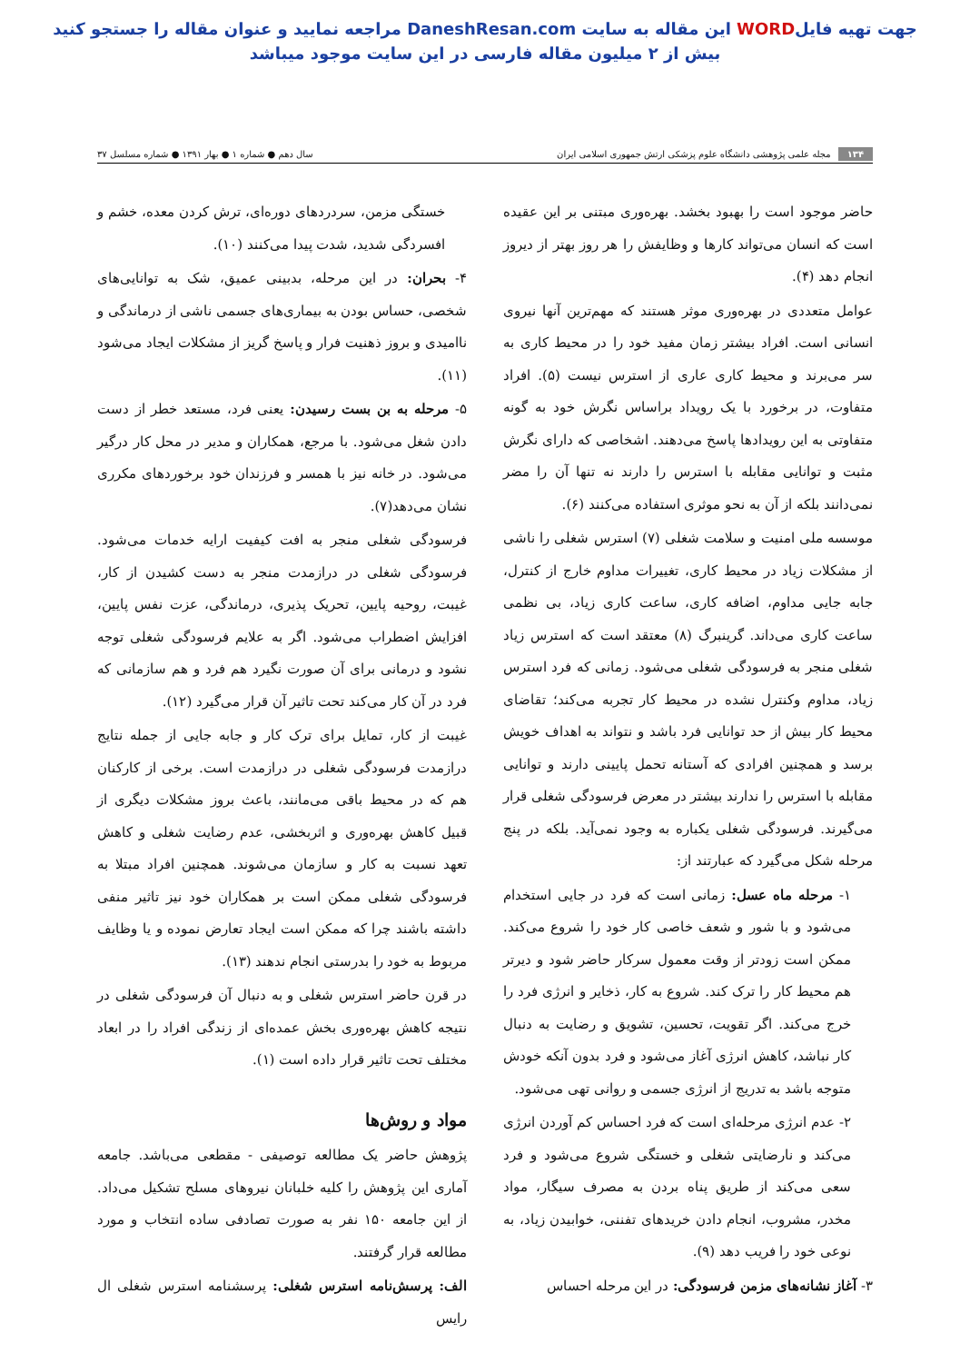جهت تهیه فایلWORD این مقاله به سایت DaneshResan.com مراجعه نمایید و عنوان مقاله را جستجو کنید
بیش از ۲ میلیون مقاله فارسی در این سایت موجود میباشد
۱۳۴ مجله علمی پژوهشی دانشگاه علوم پزشکی ارتش جمهوری اسلامی ایران
سال دهم ● شماره ۱ ● بهار ۱۳۹۱ ● شماره مسلسل ۳۷
حاضر موجود است را بهبود بخشد. بهره‌وری مبتنی بر این عقیده است که انسان می‌تواند کارها و وظایفش را هر روز بهتر از دیروز انجام دهد (۴).
عوامل متعددی در بهره‌وری موثر هستند که مهم‌ترین آنها نیروی انسانی است. افراد بیشتر زمان مفید خود را در محیط کاری به سر می‌برند و محیط کاری عاری از استرس نیست (۵). افراد متفاوت، در برخورد با یک رویداد براساس نگرش خود به گونه متفاوتی به این رویدادها پاسخ می‌دهند. اشخاصی که دارای نگرش مثبت و توانایی مقابله با استرس را دارند نه تنها آن را مضر نمی‌دانند بلکه از آن به نحو موثری استفاده می‌کنند (۶).
موسسه ملی امنیت و سلامت شغلی (۷) استرس شغلی را ناشی از مشکلات زیاد در محیط کاری، تغییرات مداوم خارج از کنترل، جابه جایی مداوم، اضافه کاری، ساعت کاری زیاد، بی نظمی ساعت کاری می‌داند. گرینبرگ (۸) معتقد است که استرس زیاد شغلی منجر به فرسودگی شغلی می‌شود. زمانی که فرد استرس زیاد، مداوم وکنترل نشده در محیط کار تجربه می‌کند؛ تقاضای محیط کار بیش از حد توانایی فرد باشد و نتواند به اهداف خویش برسد و همچنین افرادی که آستانه تحمل پایینی دارند و توانایی مقابله با استرس را ندارند بیشتر در معرض فرسودگی شغلی قرار می‌گیرند. فرسودگی شغلی یکباره به وجود نمی‌آید. بلکه در پنج مرحله شکل می‌گیرد که عبارتند از:
۱- مرحله ماه عسل: زمانی است که فرد در جایی استخدام می‌شود و با شور و شعف خاصی کار خود را شروع می‌کند. ممکن است زودتر از وقت معمول سرکار حاضر شود و دیرتر هم محیط کار را ترک کند. شروع به کار، ذخایر و انرژی فرد را خرج می‌کند. اگر تقویت، تحسین، تشویق و رضایت به دنبال کار نباشد، کاهش انرژی آغاز می‌شود و فرد بدون آنکه خودش متوجه باشد به تدریج از انرژی جسمی و روانی تهی می‌شود.
۲- عدم انرژی مرحله‌ای است که فرد احساس کم آوردن انرژی می‌کند و نارضایتی شغلی و خستگی شروع می‌شود و فرد سعی می‌کند از طریق پناه بردن به مصرف سیگار، مواد مخدر، مشروب، انجام دادن خریدهای تفننی، خوابیدن زیاد، به نوعی خود را فریب دهد (۹).
۳- آغاز نشانه‌های مزمن فرسودگی: در این مرحله احساس
خستگی مزمن، سردردهای دوره‌ای، ترش کردن معده، خشم و افسردگی شدید، شدت پیدا می‌کنند (۱۰).
۴- بحران: در این مرحله، بدبینی عمیق، شک به توانایی‌های شخصی، حساس بودن به بیماری‌های جسمی ناشی از درماندگی و ناامیدی و بروز ذهنیت فرار و پاسخ گریز از مشکلات ایجاد می‌شود (۱۱).
۵- مرحله به بن بست رسیدن: یعنی فرد، مستعد خطر از دست دادن شغل می‌شود. با مرجع، همکاران و مدیر در محل کار درگیر می‌شود. در خانه نیز با همسر و فرزندان خود برخوردهای مکرری نشان می‌دهد(۷).
فرسودگی شغلی منجر به افت کیفیت ارایه خدمات می‌شود. فرسودگی شغلی در درازمدت منجر به دست کشیدن از کار، غیبت، روحیه پایین، تحریک پذیری، درماندگی، عزت نفس پایین، افزایش اضطراب می‌شود. اگر به علایم فرسودگی شغلی توجه نشود و درمانی برای آن صورت نگیرد هم فرد و هم سازمانی که فرد در آن کار می‌کند تحت تاثیر آن قرار می‌گیرد (۱۲).
غیبت از کار، تمایل برای ترک کار و جابه جایی از جمله نتایج درازمدت فرسودگی شغلی در درازمدت است. برخی از کارکنان هم که در محیط باقی می‌مانند، باعث بروز مشکلات دیگری از قبیل کاهش بهره‌وری و اثربخشی، عدم رضایت شغلی و کاهش تعهد نسبت به کار و سازمان می‌شوند. همچنین افراد مبتلا به فرسودگی شغلی ممکن است بر همکاران خود نیز تاثیر منفی داشته باشند چرا که ممکن است ایجاد تعارض نموده و یا وظایف مربوط به خود را بدرستی انجام ندهند (۱۳).
در قرن حاضر استرس شغلی و به دنبال آن فرسودگی شغلی در نتیجه کاهش بهره‌وری بخش عمده‌ای از زندگی افراد را در ابعاد مختلف تحت تاثیر قرار داده است (۱).
مواد و روش‌ها
پژوهش حاضر یک مطالعه توصیفی - مقطعی می‌باشد. جامعه آماری این پژوهش را کلیه خلبانان نیروهای مسلح تشکیل می‌داد. از این جامعه ۱۵۰ نفر به صورت تصادفی ساده انتخاب و مورد مطالعه قرار گرفتند.
الف: پرسش‌نامه استرس شغلی: پرسشنامه استرس شغلی ال رایس